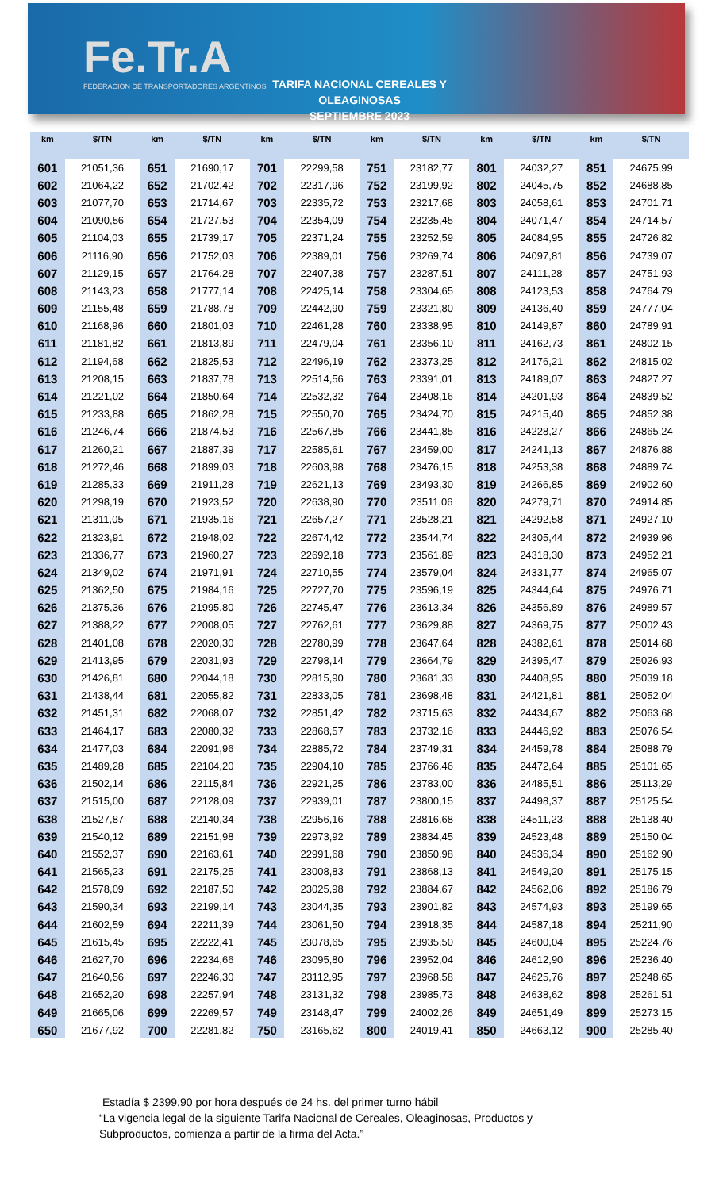Fe.Tr.A
FEDERACIÓN DE TRANSPORTADORES ARGENTINOS
TARIFA NACIONAL CEREALES Y OLEAGINOSAS
SEPTIEMBRE 2023
| km | $/TN | km | $/TN | km | $/TN | km | $/TN | km | $/TN | km | $/TN |
| --- | --- | --- | --- | --- | --- | --- | --- | --- | --- | --- | --- |
| 601 | 21051,36 | 651 | 21690,17 | 701 | 22299,58 | 751 | 23182,77 | 801 | 24032,27 | 851 | 24675,99 |
| 602 | 21064,22 | 652 | 21702,42 | 702 | 22317,96 | 752 | 23199,92 | 802 | 24045,75 | 852 | 24688,85 |
| 603 | 21077,70 | 653 | 21714,67 | 703 | 22335,72 | 753 | 23217,68 | 803 | 24058,61 | 853 | 24701,71 |
| 604 | 21090,56 | 654 | 21727,53 | 704 | 22354,09 | 754 | 23235,45 | 804 | 24071,47 | 854 | 24714,57 |
| 605 | 21104,03 | 655 | 21739,17 | 705 | 22371,24 | 755 | 23252,59 | 805 | 24084,95 | 855 | 24726,82 |
| 606 | 21116,90 | 656 | 21752,03 | 706 | 22389,01 | 756 | 23269,74 | 806 | 24097,81 | 856 | 24739,07 |
| 607 | 21129,15 | 657 | 21764,28 | 707 | 22407,38 | 757 | 23287,51 | 807 | 24111,28 | 857 | 24751,93 |
| 608 | 21143,23 | 658 | 21777,14 | 708 | 22425,14 | 758 | 23304,65 | 808 | 24123,53 | 858 | 24764,79 |
| 609 | 21155,48 | 659 | 21788,78 | 709 | 22442,90 | 759 | 23321,80 | 809 | 24136,40 | 859 | 24777,04 |
| 610 | 21168,96 | 660 | 21801,03 | 710 | 22461,28 | 760 | 23338,95 | 810 | 24149,87 | 860 | 24789,91 |
| 611 | 21181,82 | 661 | 21813,89 | 711 | 22479,04 | 761 | 23356,10 | 811 | 24162,73 | 861 | 24802,15 |
| 612 | 21194,68 | 662 | 21825,53 | 712 | 22496,19 | 762 | 23373,25 | 812 | 24176,21 | 862 | 24815,02 |
| 613 | 21208,15 | 663 | 21837,78 | 713 | 22514,56 | 763 | 23391,01 | 813 | 24189,07 | 863 | 24827,27 |
| 614 | 21221,02 | 664 | 21850,64 | 714 | 22532,32 | 764 | 23408,16 | 814 | 24201,93 | 864 | 24839,52 |
| 615 | 21233,88 | 665 | 21862,28 | 715 | 22550,70 | 765 | 23424,70 | 815 | 24215,40 | 865 | 24852,38 |
| 616 | 21246,74 | 666 | 21874,53 | 716 | 22567,85 | 766 | 23441,85 | 816 | 24228,27 | 866 | 24865,24 |
| 617 | 21260,21 | 667 | 21887,39 | 717 | 22585,61 | 767 | 23459,00 | 817 | 24241,13 | 867 | 24876,88 |
| 618 | 21272,46 | 668 | 21899,03 | 718 | 22603,98 | 768 | 23476,15 | 818 | 24253,38 | 868 | 24889,74 |
| 619 | 21285,33 | 669 | 21911,28 | 719 | 22621,13 | 769 | 23493,30 | 819 | 24266,85 | 869 | 24902,60 |
| 620 | 21298,19 | 670 | 21923,52 | 720 | 22638,90 | 770 | 23511,06 | 820 | 24279,71 | 870 | 24914,85 |
| 621 | 21311,05 | 671 | 21935,16 | 721 | 22657,27 | 771 | 23528,21 | 821 | 24292,58 | 871 | 24927,10 |
| 622 | 21323,91 | 672 | 21948,02 | 722 | 22674,42 | 772 | 23544,74 | 822 | 24305,44 | 872 | 24939,96 |
| 623 | 21336,77 | 673 | 21960,27 | 723 | 22692,18 | 773 | 23561,89 | 823 | 24318,30 | 873 | 24952,21 |
| 624 | 21349,02 | 674 | 21971,91 | 724 | 22710,55 | 774 | 23579,04 | 824 | 24331,77 | 874 | 24965,07 |
| 625 | 21362,50 | 675 | 21984,16 | 725 | 22727,70 | 775 | 23596,19 | 825 | 24344,64 | 875 | 24976,71 |
| 626 | 21375,36 | 676 | 21995,80 | 726 | 22745,47 | 776 | 23613,34 | 826 | 24356,89 | 876 | 24989,57 |
| 627 | 21388,22 | 677 | 22008,05 | 727 | 22762,61 | 777 | 23629,88 | 827 | 24369,75 | 877 | 25002,43 |
| 628 | 21401,08 | 678 | 22020,30 | 728 | 22780,99 | 778 | 23647,64 | 828 | 24382,61 | 878 | 25014,68 |
| 629 | 21413,95 | 679 | 22031,93 | 729 | 22798,14 | 779 | 23664,79 | 829 | 24395,47 | 879 | 25026,93 |
| 630 | 21426,81 | 680 | 22044,18 | 730 | 22815,90 | 780 | 23681,33 | 830 | 24408,95 | 880 | 25039,18 |
| 631 | 21438,44 | 681 | 22055,82 | 731 | 22833,05 | 781 | 23698,48 | 831 | 24421,81 | 881 | 25052,04 |
| 632 | 21451,31 | 682 | 22068,07 | 732 | 22851,42 | 782 | 23715,63 | 832 | 24434,67 | 882 | 25063,68 |
| 633 | 21464,17 | 683 | 22080,32 | 733 | 22868,57 | 783 | 23732,16 | 833 | 24446,92 | 883 | 25076,54 |
| 634 | 21477,03 | 684 | 22091,96 | 734 | 22885,72 | 784 | 23749,31 | 834 | 24459,78 | 884 | 25088,79 |
| 635 | 21489,28 | 685 | 22104,20 | 735 | 22904,10 | 785 | 23766,46 | 835 | 24472,64 | 885 | 25101,65 |
| 636 | 21502,14 | 686 | 22115,84 | 736 | 22921,25 | 786 | 23783,00 | 836 | 24485,51 | 886 | 25113,29 |
| 637 | 21515,00 | 687 | 22128,09 | 737 | 22939,01 | 787 | 23800,15 | 837 | 24498,37 | 887 | 25125,54 |
| 638 | 21527,87 | 688 | 22140,34 | 738 | 22956,16 | 788 | 23816,68 | 838 | 24511,23 | 888 | 25138,40 |
| 639 | 21540,12 | 689 | 22151,98 | 739 | 22973,92 | 789 | 23834,45 | 839 | 24523,48 | 889 | 25150,04 |
| 640 | 21552,37 | 690 | 22163,61 | 740 | 22991,68 | 790 | 23850,98 | 840 | 24536,34 | 890 | 25162,90 |
| 641 | 21565,23 | 691 | 22175,25 | 741 | 23008,83 | 791 | 23868,13 | 841 | 24549,20 | 891 | 25175,15 |
| 642 | 21578,09 | 692 | 22187,50 | 742 | 23025,98 | 792 | 23884,67 | 842 | 24562,06 | 892 | 25186,79 |
| 643 | 21590,34 | 693 | 22199,14 | 743 | 23044,35 | 793 | 23901,82 | 843 | 24574,93 | 893 | 25199,65 |
| 644 | 21602,59 | 694 | 22211,39 | 744 | 23061,50 | 794 | 23918,35 | 844 | 24587,18 | 894 | 25211,90 |
| 645 | 21615,45 | 695 | 22222,41 | 745 | 23078,65 | 795 | 23935,50 | 845 | 24600,04 | 895 | 25224,76 |
| 646 | 21627,70 | 696 | 22234,66 | 746 | 23095,80 | 796 | 23952,04 | 846 | 24612,90 | 896 | 25236,40 |
| 647 | 21640,56 | 697 | 22246,30 | 747 | 23112,95 | 797 | 23968,58 | 847 | 24625,76 | 897 | 25248,65 |
| 648 | 21652,20 | 698 | 22257,94 | 748 | 23131,32 | 798 | 23985,73 | 848 | 24638,62 | 898 | 25261,51 |
| 649 | 21665,06 | 699 | 22269,57 | 749 | 23148,47 | 799 | 24002,26 | 849 | 24651,49 | 899 | 25273,15 |
| 650 | 21677,92 | 700 | 22281,82 | 750 | 23165,62 | 800 | 24019,41 | 850 | 24663,12 | 900 | 25285,40 |
Estadía $ 2399,90 por hora después de 24 hs. del primer turno hábil
“La vigencia legal de la siguiente Tarifa Nacional de Cereales, Oleaginosas, Productos y
Subproductos, comienza a partir de la firma del Acta.”